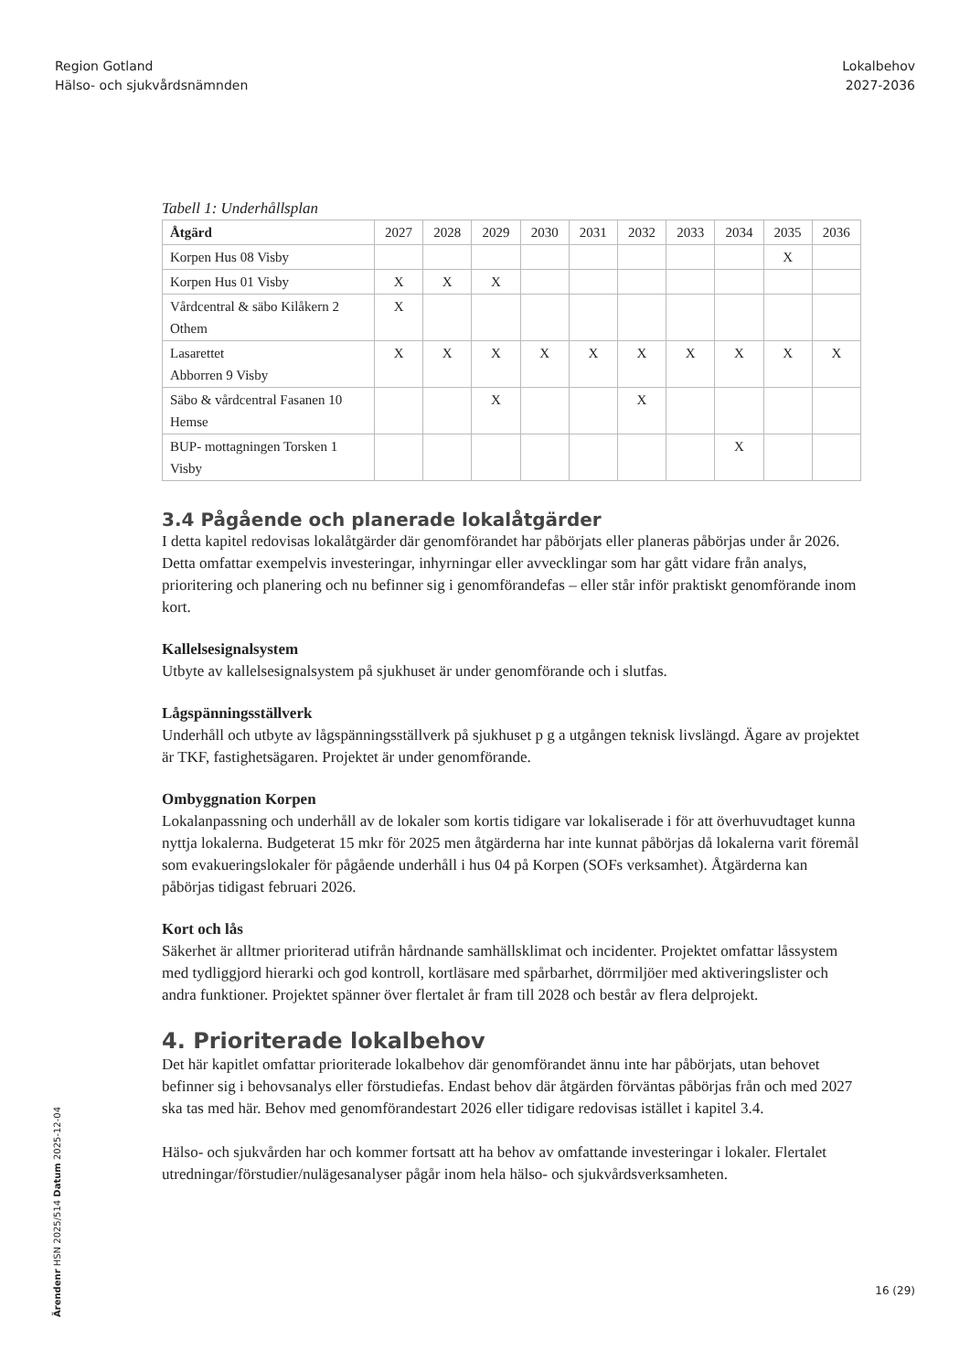Region Gotland
Hälso- och sjukvårdsnämnden
Lokalbehov
2027-2036
Tabell 1: Underhållsplan
| Åtgärd | 2027 | 2028 | 2029 | 2030 | 2031 | 2032 | 2033 | 2034 | 2035 | 2036 |
| --- | --- | --- | --- | --- | --- | --- | --- | --- | --- | --- |
| Korpen Hus 08 Visby | | | | | | | | | X | |
| Korpen Hus 01 Visby | X | X | X | | | | | | | |
| Vårdcentral & säbo Kilåkern 2 Othem | X | | | | | | | | | |
| Lasarettet Abborren 9 Visby | X | X | X | X | X | X | X | X | X | X |
| Säbo & vårdcentral Fasanen 10 Hemse | | | X | | | X | | | | |
| BUP- mottagningen Torsken 1 Visby | | | | | | | | X | | |
3.4 Pågående och planerade lokalåtgärder
I detta kapitel redovisas lokalåtgärder där genomförandet har påbörjats eller planeras påbörjas under år 2026. Detta omfattar exempelvis investeringar, inhyrningar eller avvecklingar som har gått vidare från analys, prioritering och planering och nu befinner sig i genomförandefas – eller står inför praktiskt genomförande inom kort.
Kallelsesignalsystem
Utbyte av kallelsesignalsystem på sjukhuset är under genomförande och i slutfas.
Lågspänningsställverk
Underhåll och utbyte av lågspänningsställverk på sjukhuset p g a utgången teknisk livslängd. Ägare av projektet är TKF, fastighetsägaren. Projektet är under genomförande.
Ombyggnation Korpen
Lokalanpassning och underhåll av de lokaler som kortis tidigare var lokaliserade i för att överhuvudtaget kunna nyttja lokalerna. Budgeterat 15 mkr för 2025 men åtgärderna har inte kunnat påbörjas då lokalerna varit föremål som evakueringslokaler för pågående underhåll i hus 04 på Korpen (SOFs verksamhet). Åtgärderna kan påbörjas tidigast februari 2026.
Kort och lås
Säkerhet är alltmer prioriterad utifrån hårdnande samhällsklimat och incidenter. Projektet omfattar låssystem med tydliggjord hierarki och god kontroll, kortläsare med spårbarhet, dörrmiljöer med aktiveringslister och andra funktioner. Projektet spänner över flertalet år fram till 2028 och består av flera delprojekt.
4. Prioriterade lokalbehov
Det här kapitlet omfattar prioriterade lokalbehov där genomförandet ännu inte har påbörjats, utan behovet befinner sig i behovsanalys eller förstudiefas. Endast behov där åtgärden förväntas påbörjas från och med 2027 ska tas med här. Behov med genomförandestart 2026 eller tidigare redovisas istället i kapitel 3.4.
Hälso- och sjukvården har och kommer fortsatt att ha behov av omfattande investeringar i lokaler. Flertalet utredningar/förstudier/nulägesanalyser pågår inom hela hälso- och sjukvårdsverksamheten.
Ärendenr HSN 2025/514 Datum 2025-12-04
16 (29)